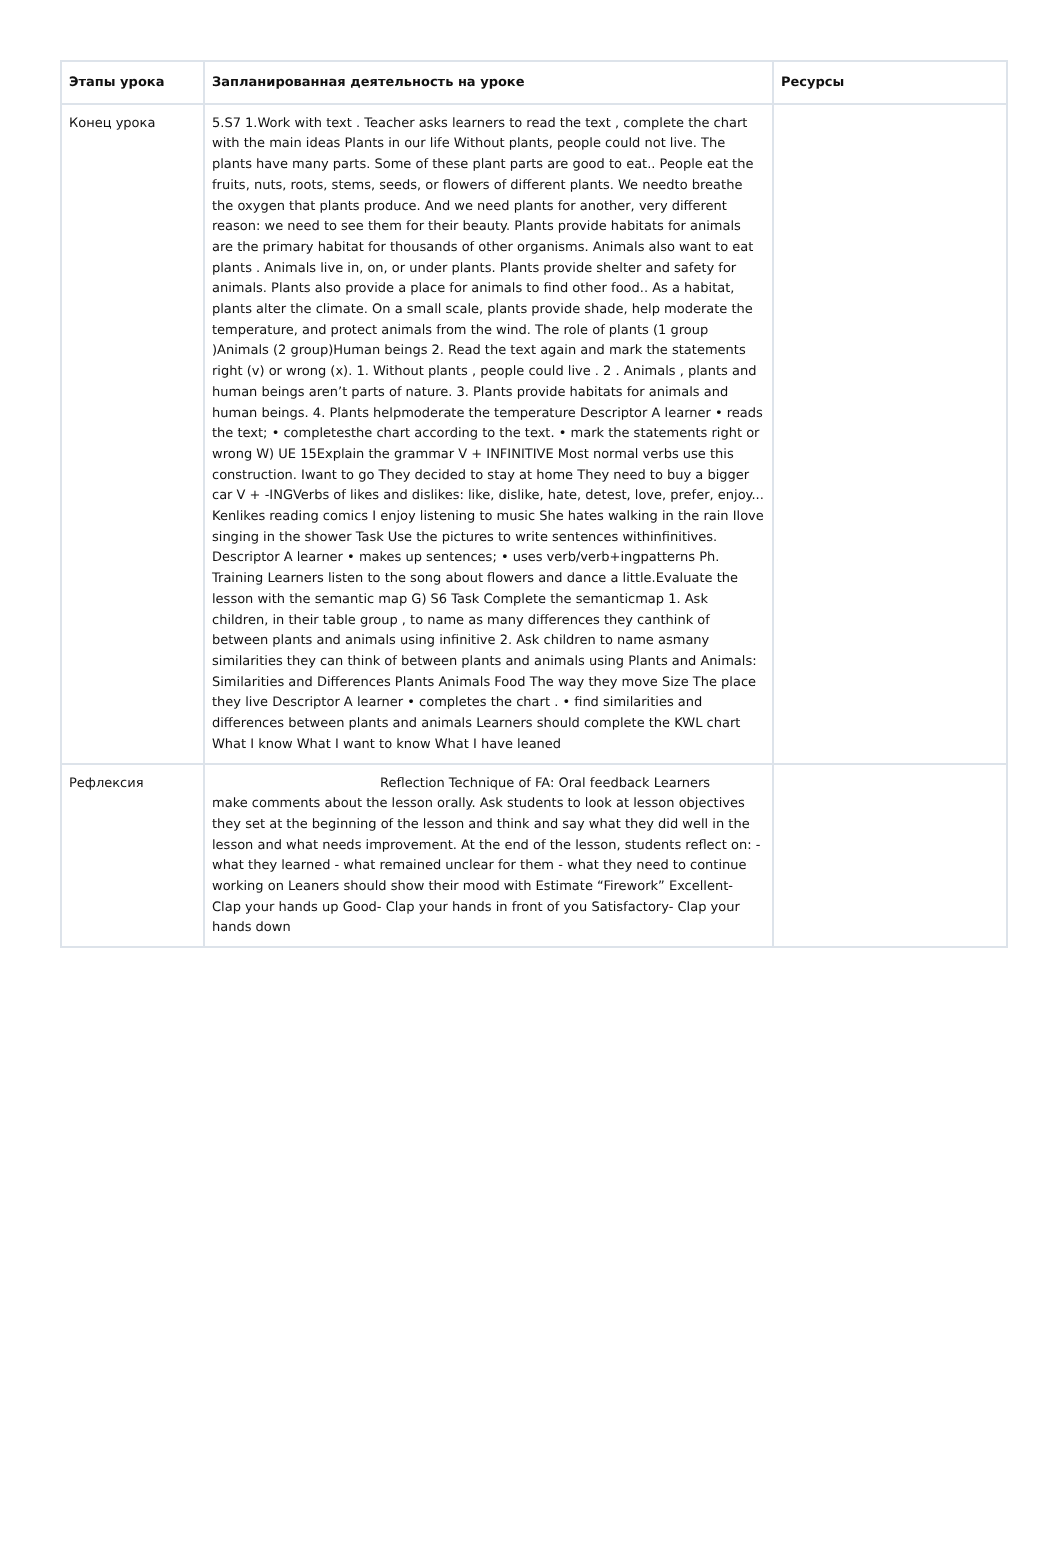| Этапы урока | Запланированная деятельность на уроке | Ресурсы |
| --- | --- | --- |
| Конец урока | 5.S7 1.Work with text . Teacher asks learners to read the text , complete the chart with the main ideas Plants in our life Without plants, people could not live. The plants have many parts. Some of these plant parts are good to eat.. People eat the fruits, nuts, roots, stems, seeds, or flowers of different plants. We needto breathe the oxygen that plants produce. And we need plants for another, very different reason: we need to see them for their beauty. Plants provide habitats for animals are the primary habitat for thousands of other organisms. Animals also want to eat plants . Animals live in, on, or under plants. Plants provide shelter and safety for animals. Plants also provide a place for animals to find other food.. As a habitat, plants alter the climate. On a small scale, plants provide shade, help moderate the temperature, and protect animals from the wind. The role of plants (1 group )Animals (2 group)Human beings 2. Read the text again and mark the statements right (v) or wrong (x). 1. Without plants , people could live . 2 . Animals , plants and human beings aren’t parts of nature. 3. Plants provide habitats for animals and human beings. 4. Plants helpmoderate the temperature Descriptor A learner • reads the text; • completesthe chart according to the text. • mark the statements right or wrong W) UE 15Explain the grammar V + INFINITIVE Most normal verbs use this construction. Iwant to go They decided to stay at home They need to buy a bigger car V + -INGVerbs of likes and dislikes: like, dislike, hate, detest, love, prefer, enjoy... Kenlikes reading comics I enjoy listening to music She hates walking in the rain Ilove singing in the shower Task Use the pictures to write sentences withinfinitives. Descriptor A learner • makes up sentences; • uses verb/verb+ingpatterns Ph. Training Learners listen to the song about flowers and dance a little.Evaluate the lesson with the semantic map G) S6 Task Complete the semanticmap 1. Ask children, in their table group , to name as many differences they canthink of between plants and animals using infinitive 2. Ask children to name asmany similarities they can think of between plants and animals using Plants and Animals: Similarities and Differences Plants Animals Food The way they move Size The place they live Descriptor A learner • completes the chart . • find similarities and differences between plants and animals Learners should complete the KWL chart What I know What I want to know What I have leaned | |
| Рефлексия | Reflection Technique of FA: Oral feedback Learners make comments about the lesson orally. Ask students to look at lesson objectives they set at the beginning of the lesson and think and say what they did well in the lesson and what needs improvement. At the end of the lesson, students reflect on: - what they learned - what remained unclear for them - what they need to continue working on Leaners should show their mood with Estimate “Firework” Excellent- Clap your hands up Good- Clap your hands in front of you Satisfactory- Clap your hands down | |